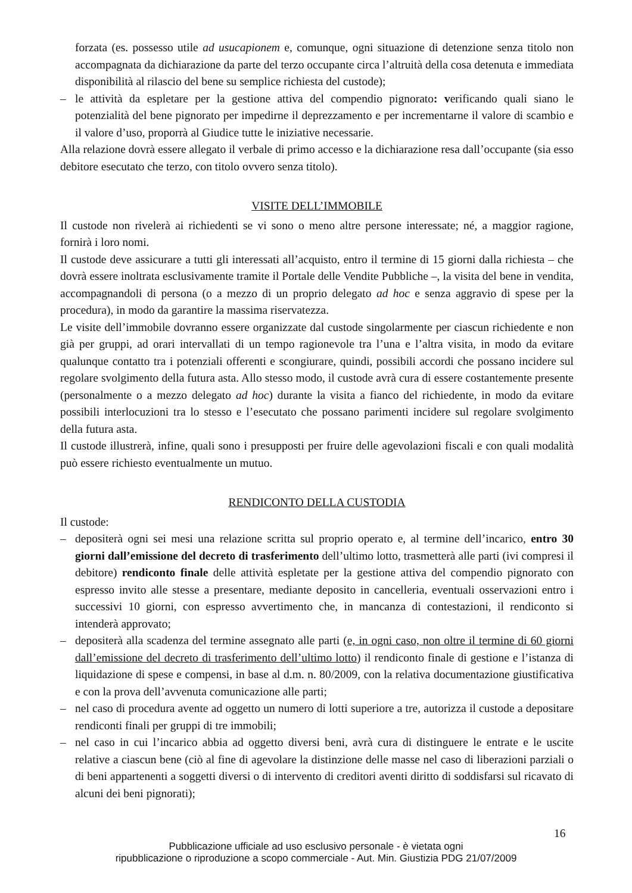forzata (es. possesso utile ad usucapionem e, comunque, ogni situazione di detenzione senza titolo non accompagnata da dichiarazione da parte del terzo occupante circa l’altruità della cosa detenuta e immediata disponibilità al rilascio del bene su semplice richiesta del custode);
– le attività da espletare per la gestione attiva del compendio pignorato: verificando quali siano le potenzialità del bene pignorato per impedirne il deprezzamento e per incrementarne il valore di scambio e il valore d’uso, proporrà al Giudice tutte le iniziative necessarie.
Alla relazione dovrà essere allegato il verbale di primo accesso e la dichiarazione resa dall’occupante (sia esso debitore esecutato che terzo, con titolo ovvero senza titolo).
VISITE DELL’IMMOBILE
Il custode non rivelerà ai richiedenti se vi sono o meno altre persone interessate; né, a maggior ragione, fornirà i loro nomi.
Il custode deve assicurare a tutti gli interessati all’acquisto, entro il termine di 15 giorni dalla richiesta – che dovrà essere inoltrata esclusivamente tramite il Portale delle Vendite Pubbliche –, la visita del bene in vendita, accompagnandoli di persona (o a mezzo di un proprio delegato ad hoc e senza aggravio di spese per la procedura), in modo da garantire la massima riservatezza.
Le visite dell’immobile dovranno essere organizzate dal custode singolarmente per ciascun richiedente e non già per gruppi, ad orari intervallati di un tempo ragionevole tra l’una e l’altra visita, in modo da evitare qualunque contatto tra i potenziali offerenti e scongiurare, quindi, possibili accordi che possano incidere sul regolare svolgimento della futura asta. Allo stesso modo, il custode avrà cura di essere costantemente presente (personalmente o a mezzo delegato ad hoc) durante la visita a fianco del richiedente, in modo da evitare possibili interlocuzioni tra lo stesso e l’esecutato che possano parimenti incidere sul regolare svolgimento della futura asta.
Il custode illustrerà, infine, quali sono i presupposti per fruire delle agevolazioni fiscali e con quali modalità può essere richiesto eventualmente un mutuo.
RENDICONTO DELLA CUSTODIA
Il custode:
– depositerà ogni sei mesi una relazione scritta sul proprio operato e, al termine dell’incarico, entro 30 giorni dall’emissione del decreto di trasferimento dell’ultimo lotto, trasmetterà alle parti (ivi compresi il debitore) rendiconto finale delle attività espletate per la gestione attiva del compendio pignorato con espresso invito alle stesse a presentare, mediante deposito in cancelleria, eventuali osservazioni entro i successivi 10 giorni, con espresso avvertimento che, in mancanza di contestazioni, il rendiconto si intenderà approvato;
– depositerà alla scadenza del termine assegnato alle parti (e, in ogni caso, non oltre il termine di 60 giorni dall’emissione del decreto di trasferimento dell’ultimo lotto) il rendiconto finale di gestione e l’istanza di liquidazione di spese e compensi, in base al d.m. n. 80/2009, con la relativa documentazione giustificativa e con la prova dell’avvenuta comunicazione alle parti;
– nel caso di procedura avente ad oggetto un numero di lotti superiore a tre, autorizza il custode a depositare rendiconti finali per gruppi di tre immobili;
– nel caso in cui l’incarico abbia ad oggetto diversi beni, avrà cura di distinguere le entrate e le uscite relative a ciascun bene (ciò al fine di agevolare la distinzione delle masse nel caso di liberazioni parziali o di beni appartenenti a soggetti diversi o di intervento di creditori aventi diritto di soddisfarsi sul ricavato di alcuni dei beni pignorati);
16
Pubblicazione ufficiale ad uso esclusivo personale - è vietata ogni
ripubblicazione o riproduzione a scopo commerciale - Aut. Min. Giustizia PDG 21/07/2009